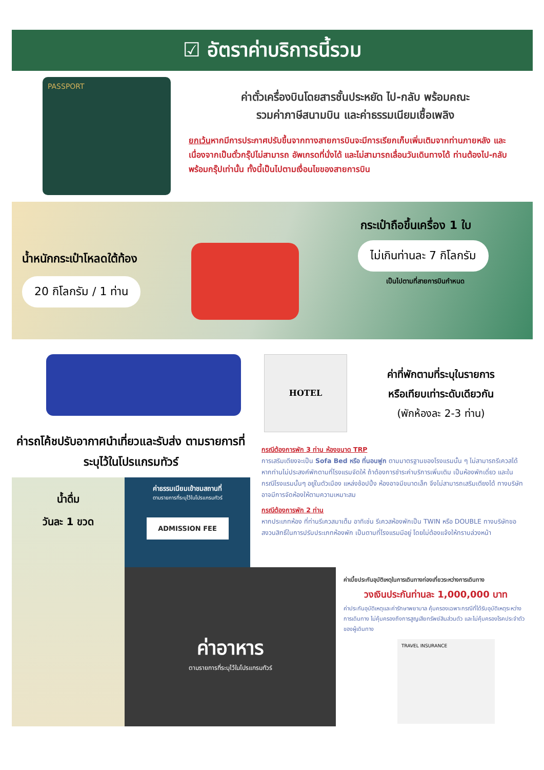☑ อัตราค่าบริการนี้รวม
PASSPORT
ค่าตั๋วเครื่องบินโดยสารชั้นประหยัด ไป-กลับ พร้อมคณะ
รวมค่าภาษีสนามบิน และค่าธรรมเนียมเชื้อเพลิง
ยกเว้นหากมีการประกาศปรับขึ้นจากทางสายการบินจะมีการเรียกเก็บเพิ่มเติมจากท่านภายหลัง และเนื่องจากเป็นตั๋วกรุ๊ปไม่สามารถ อัพเกรดที่นั่งได้ และไม่สามารถเลื่อนวันเดินทางได้ ท่านต้องไป-กลับพร้อมกรุ๊ปเท่านั้น ทั้งนี้เป็นไปตามเงื่อนไขของสายการบิน
น้ำหนักกระเป๋าโหลดใต้ท้อง
20 กิโลกรัม / 1 ท่าน
กระเป๋าถือขึ้นเครื่อง 1 ใบ
ไม่เกินท่านละ 7 กิโลกรัม
เป็นไปตามที่สายการบินกำหนด
ค่ารถโค้ชปรับอากาศนำเที่ยวและรับส่ง ตามรายการที่ระบุไว้ในโปรแกรมทัวร์
HOTEL
ค่าที่พักตามที่ระบุในรายการ
หรือเทียบเท่าระดับเดียวกัน
(พักห้องละ 2-3 ท่าน)
กรณีต้องการพัก 3 ท่าน ห้องขนาด TRP
การเสริมเตียงจะเป็น Sofa Bed หรือ ที่นอนฟูก ตามมาตรฐานของโรงแรมนั้น ๆ ไม่สามารถรีเควสได้ หากท่านไม่ประสงค์พักตามที่โรงแรมจัดให้ ถ้าต้องการชำระค่าบริการเพิ่มเติม เป็นห้องพักเดี่ยว และในกรณีโรงแรมนั้นๆ อยู่ในตัวเมือง แหล่งช้อปปิ้ง ห้องอาจมีขนาดเล็ก จึงไม่สามารถเสริมเตียงได้ ทางบริษัทอาจมีการจัดห้องให้ตามความเหมาะสม
กรณีต้องการพัก 2 ท่าน
หากประเภทห้อง ที่ท่านรีเควสมาเต็ม อาทิเช่น รีเควสห้องพักเป็น TWIN หรือ DOUBLE ทางบริษัทขอสงวนสิทธิ์ในการปรับประเภทห้องพัก เป็นตามที่โรงแรมมีอยู่ โดยไม่ต้องแจ้งให้ทราบล่วงหน้า
น้ำดื่ม
วันละ 1 ขวด
ค่าธรรมเนียมเข้าชมสถานที่
ตามรายการที่ระบุไว้ในโปรแกรมทัวร์
ADMISSION FEE
ค่าอาหาร
ตามรายการที่ระบุไว้ในโปรแกรมทัวร์
ค่าเบี้ยประกันอุบัติเหตุในการเดินทางท่องเที่ยวระหว่างการเดินทาง
วงเงินประกันท่านละ 1,000,000 บาท
ค่าประกันอุบัติเหตุและค่ารักษาพยาบาล คุ้มครองเฉพาะกรณีที่ได้รับอุบัติเหตุระหว่างการเดินทาง ไม่คุ้มครองถึงการสูญเสียทรัพย์สินส่วนตัว และไม่คุ้มครองโรคประจำตัวของผู้เดินทาง
TRAVEL INSURANCE